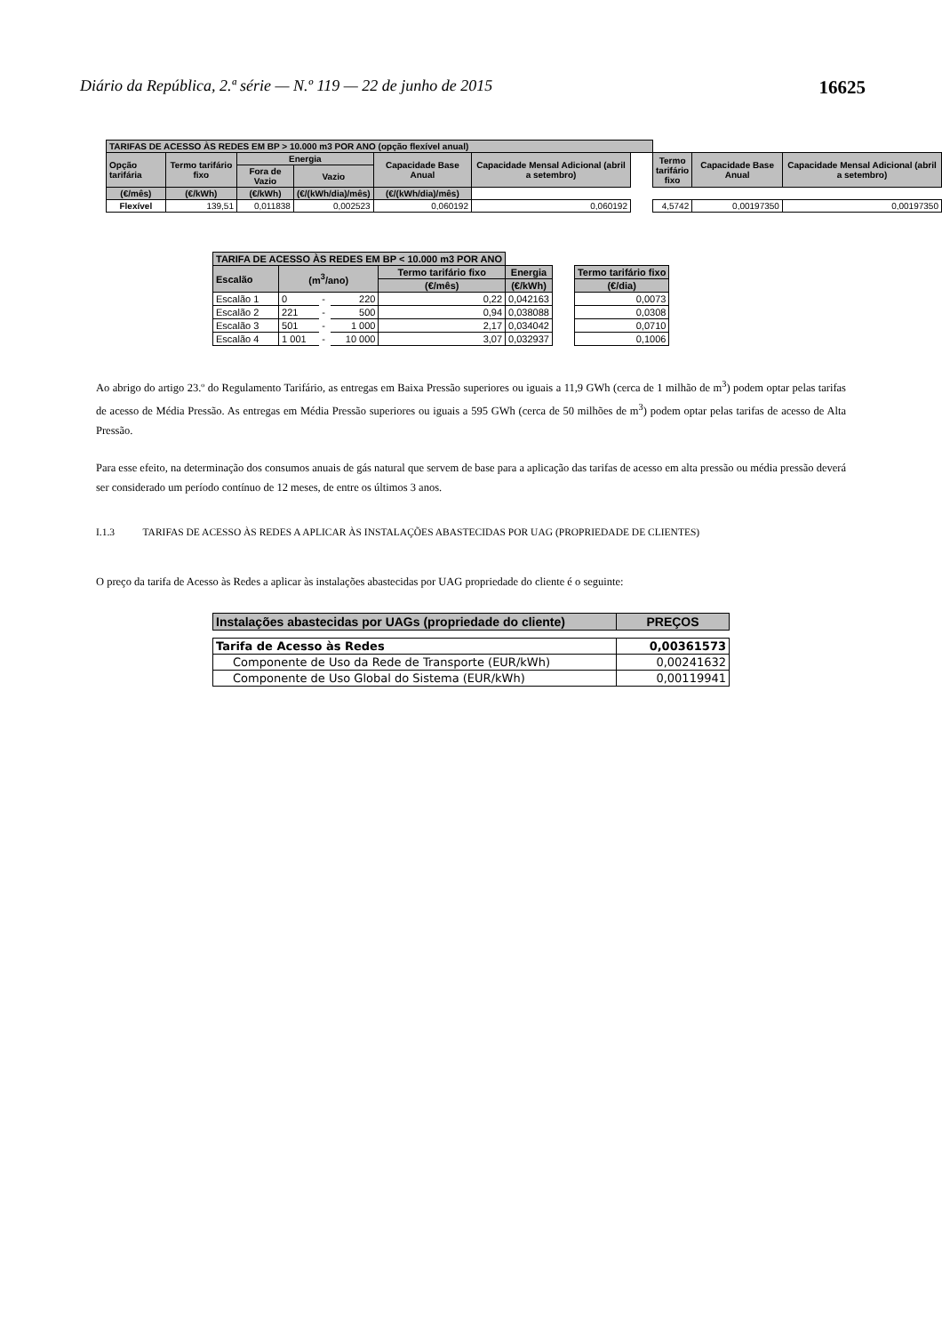Diário da República, 2.ª série — N.º 119 — 22 de junho de 2015 16625
| TARIFAS DE ACESSO ÀS REDES EM BP > 10.000 m3 POR ANO (opção flexível anual) | | | | | | | | | |
| Opção tarifária | Termo tarifário fixo | Energia | | Capacidade Base Anual | Capacidade Mensal Adicional (abril a setembro) | | Termo tarifário fixo | Capacidade Base Anual | Capacidade Mensal Adicional (abril a setembro) |
| | | Fora de Vazio | Vazio | | | | | | |
| (€/mês) | (€/kWh) | (€/kWh) | (€/(kWh/dia)/mês) | (€/(kWh/dia)/mês) | | | | | |
| Flexível | 139,51 | 0,011838 | 0,002523 | 0,060192 | 0,060192 | | 4,5742 | 0,00197350 | 0,00197350 |
| TARIFA DE ACESSO ÀS REDES EM BP < 10.000 m3 POR ANO | | | | | | | |
| --- | --- | --- | --- | --- | --- | --- | --- |
| Escalão | (m<sup>3</sup>/ano) | | | Termo tarifário fixo | Energia | | Termo tarifário fixo |
| | | | | (€/mês) | (€/kWh) | | (€/dia) |
| Escalão 1 | 0 | - | 220 | 0,22 | 0,042163 | | 0,0073 |
| Escalão 2 | 221 | - | 500 | 0,94 | 0,038088 | | 0,0308 |
| Escalão 3 | 501 | - | 1 000 | 2,17 | 0,034042 | | 0,0710 |
| Escalão 4 | 1 001 | - | 10 000 | 3,07 | 0,032937 | | 0,1006 |
Ao abrigo do artigo 23.º do Regulamento Tarifário, as entregas em Baixa Pressão superiores ou iguais a 11,9 GWh (cerca de 1 milhão de m<sup>3</sup>) podem optar pelas tarifas de acesso de Média Pressão. As entregas em Média Pressão superiores ou iguais a 595 GWh (cerca de 50 milhões de m<sup>3</sup>) podem optar pelas tarifas de acesso de Alta Pressão.
Para esse efeito, na determinação dos consumos anuais de gás natural que servem de base para a aplicação das tarifas de acesso em alta pressão ou média pressão deverá ser considerado um período contínuo de 12 meses, de entre os últimos 3 anos.
I.1.3 TARIFAS DE ACESSO ÀS REDES A APLICAR ÀS INSTALAÇÕES ABASTECIDAS POR UAG (PROPRIEDADE DE CLIENTES)
O preço da tarifa de Acesso às Redes a aplicar às instalações abastecidas por UAG propriedade do cliente é o seguinte:
| Instalações abastecidas por UAGs (propriedade do cliente) | PREÇOS |
| --- | --- |
| Tarifa de Acesso às Redes | 0,00361573 |
| Componente de Uso da Rede de Transporte (EUR/kWh) | 0,00241632 |
| Componente de Uso Global do Sistema (EUR/kWh) | 0,00119941 |